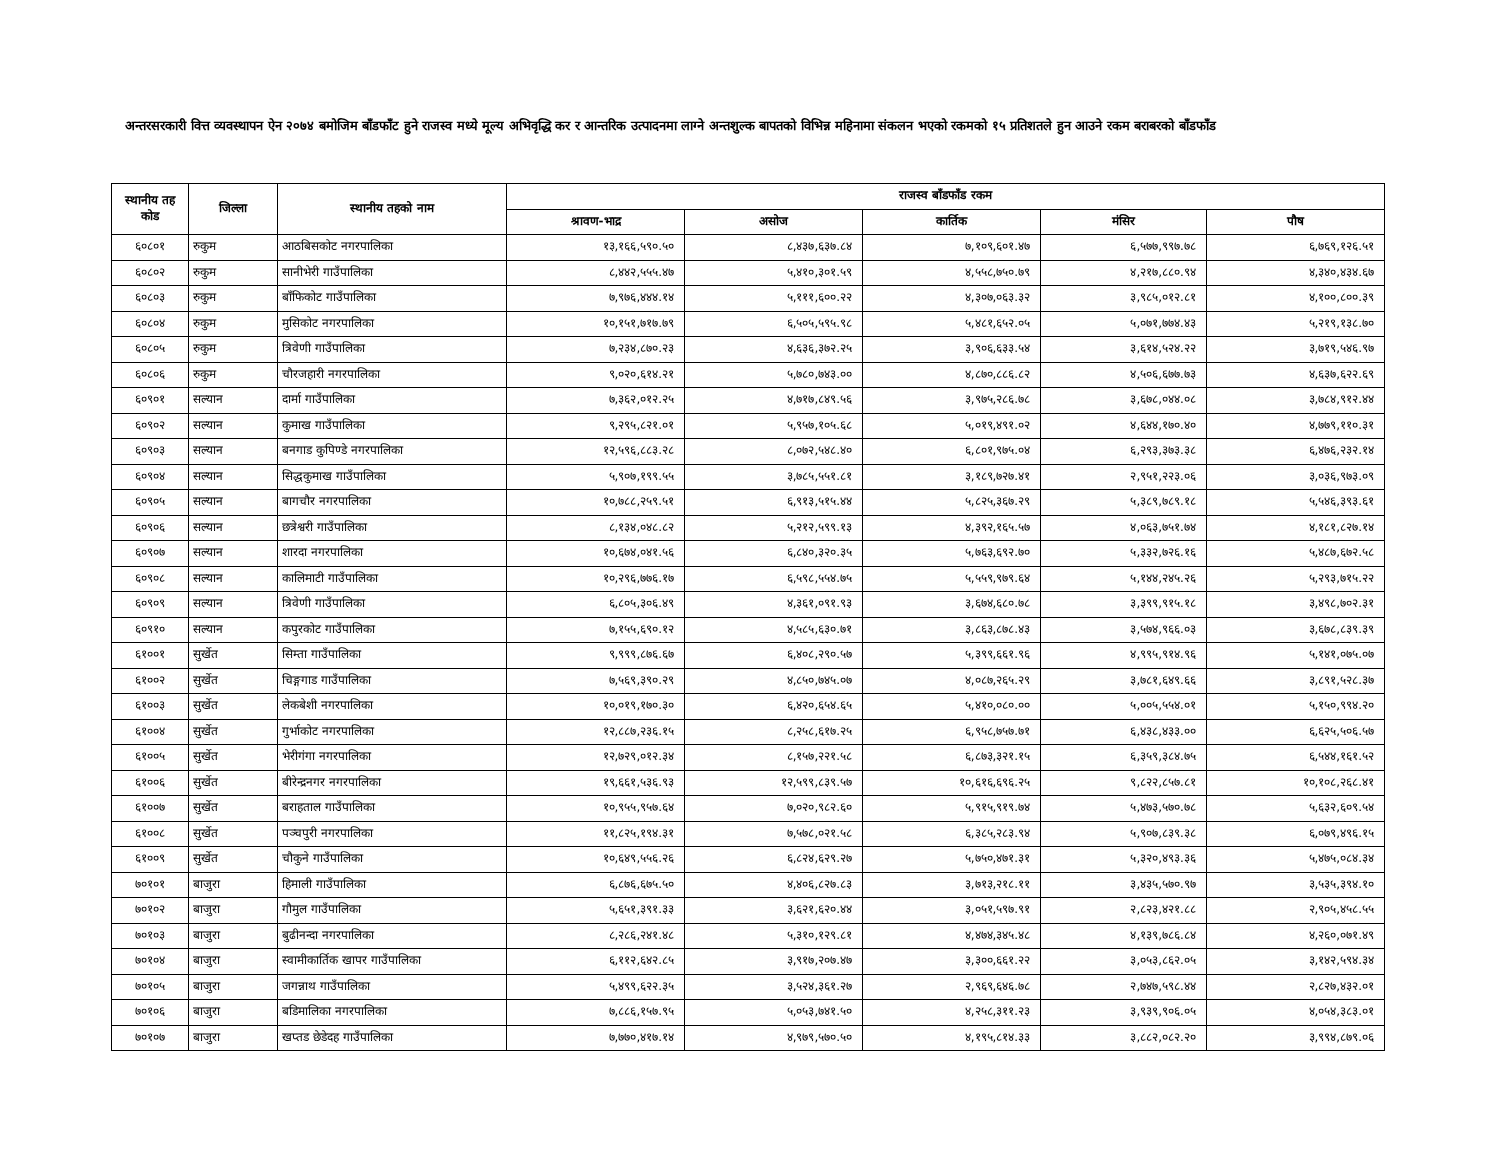अन्तरसरकारी वित्त व्यवस्थापन ऐन २०७४ बमोजिम बाँडफाँट हुने राजस्व मध्ये मूल्य अभिवृद्धि कर र आन्तरिक उत्पादनमा लाग्ने अन्तशुल्क बापतको विभिन्न महिनामा संकलन भएको रकमको १५ प्रतिशतले हुन आउने रकम बराबरको बाँडफाँड
| स्थानीय तह कोड | जिल्ला | स्थानीय तहको नाम | राजस्व बाँडफाँड रकम | | | | |
| --- | --- | --- | --- | --- | --- | --- | --- |
| | | | श्रावण-भाद्र | असोज | कार्तिक | मंसिर | पौष |
| ६०८०१ | रुकुम | आठबिसकोट नगरपालिका | १३,१६६,५९०.५० | ८,४३७,६३७.८४ | ७,१०९,६०१.४७ | ६,५७७,९९७.७८ | ६,७६९,१२६.५१ |
| ६०८०२ | रुकुम | सानीभेरी गाउँपालिका | ८,४४२,५५५.४७ | ५,४१०,३०१.५९ | ४,५५८,७५०.७९ | ४,२१७,८८०.९४ | ४,३४०,४३४.६७ |
| ६०८०३ | रुकुम | बाँफिकोट गाउँपालिका | ७,९७६,४४४.१४ | ५,१११,६००.२२ | ४,३०७,०६३.३२ | ३,९८५,०१२.८१ | ४,१००,८००.३९ |
| ६०८०४ | रुकुम | मुसिकोट नगरपालिका | १०,१५१,७१७.७९ | ६,५०५,५९५.९८ | ५,४८१,६५२.०५ | ५,०७१,७७४.४३ | ५,२१९,१३८.७० |
| ६०८०५ | रुकुम | त्रिवेणी गाउँपालिका | ७,२३४,८७०.२३ | ४,६३६,३७२.२५ | ३,९०६,६३३.५४ | ३,६१४,५२४.२२ | ३,७१९,५४६.९७ |
| ६०८०६ | रुकुम | चौरजहारी नगरपालिका | ९,०२०,६१४.२१ | ५,७८०,७४३.०० | ४,८७०,८८६.८२ | ४,५०६,६७७.७३ | ४,६३७,६२२.६९ |
| ६०९०१ | सल्यान | दार्मा गाउँपालिका | ७,३६२,०१२.२५ | ४,७१७,८४९.५६ | ३,९७५,२८६.७८ | ३,६७८,०४४.०८ | ३,७८४,९१२.४४ |
| ६०९०२ | सल्यान | कुमाख गाउँपालिका | ९,२९५,८२१.०१ | ५,९५७,१०५.६८ | ५,०१९,४९१.०२ | ४,६४४,१७०.४० | ४,७७९,११०.३१ |
| ६०९०३ | सल्यान | बनगाड कुपिण्डे नगरपालिका | १२,५९६,८८३.२८ | ८,०७२,५४८.४० | ६,८०१,९७५.०४ | ६,२९३,३७३.३८ | ६,४७६,२३२.१४ |
| ६०९०४ | सल्यान | सिद्धकुमाख गाउँपालिका | ५,९०७,१९९.५५ | ३,७८५,५५१.८१ | ३,१८९,७२७.४१ | २,९५१,२२३.०६ | ३,०३६,९७३.०९ |
| ६०९०५ | सल्यान | बागचौर नगरपालिका | १०,७८८,२५९.५१ | ६,९१३,५१५.४४ | ५,८२५,३६७.२९ | ५,३८९,७८९.१८ | ५,५४६,३९३.६१ |
| ६०९०६ | सल्यान | छत्रेश्वरी गाउँपालिका | ८,१३४,०४८.८२ | ५,२१२,५९९.१३ | ४,३९२,१६५.५७ | ४,०६३,७५१.७४ | ४,१८१,८२७.१४ |
| ६०९०७ | सल्यान | शारदा नगरपालिका | १०,६७४,०४१.५६ | ६,८४०,३२०.३५ | ५,७६३,६९२.७० | ५,३३२,७२६.१६ | ५,४८७,६७२.५८ |
| ६०९०८ | सल्यान | कालिमाटी गाउँपालिका | १०,२९६,७७६.१७ | ६,५९८,५५४.७५ | ५,५५९,९७९.६४ | ५,१४४,२४५.२६ | ५,२९३,७१५.२२ |
| ६०९०९ | सल्यान | त्रिवेणी गाउँपालिका | ६,८०५,३०६.४९ | ४,३६१,०९१.९३ | ३,६७४,६८०.७८ | ३,३९९,९१५.१८ | ३,४९८,७०२.३१ |
| ६०९१० | सल्यान | कपुरकोट गाउँपालिका | ७,१५५,६९०.१२ | ४,५८५,६३०.७१ | ३,८६३,८७८.४३ | ३,५७४,९६६.०३ | ३,६७८,८३९.३९ |
| ६१००१ | सुर्खेत | सिम्ता गाउँपालिका | ९,९९९,८७६.६७ | ६,४०८,२९०.५७ | ५,३९९,६६१.९६ | ४,९९५,९१४.९६ | ५,१४१,०७५.०७ |
| ६१००२ | सुर्खेत | चिङ्गगाड गाउँपालिका | ७,५६९,३९०.२९ | ४,८५०,७४५.०७ | ४,०८७,२६५.२९ | ३,७८१,६४९.६६ | ३,८९१,५२८.३७ |
| ६१००३ | सुर्खेत | लेकबेशी नगरपालिका | १०,०१९,१७०.३० | ६,४२०,६५४.६५ | ५,४१०,०८०.०० | ५,००५,५५४.०१ | ५,१५०,९९४.२० |
| ६१००४ | सुर्खेत | गुर्भाकोट नगरपालिका | १२,८८७,२३६.१५ | ८,२५८,६१७.२५ | ६,९५८,७५७.७१ | ६,४३८,४३३.०० | ६,६२५,५०६.५७ |
| ६१००५ | सुर्खेत | भेरीगंगा नगरपालिका | १२,७२९,०१२.३४ | ८,१५७,२२१.५८ | ६,८७३,३२१.१५ | ६,३५९,३८४.७५ | ६,५४४,१६१.५२ |
| ६१००६ | सुर्खेत | बीरेन्द्रनगर नगरपालिका | १९,६६१,५३६.९३ | १२,५९९,८३९.५७ | १०,६१६,६९६.२५ | ९,८२२,८५७.८१ | १०,१०८,२६८.४१ |
| ६१००७ | सुर्खेत | बराहताल गाउँपालिका | १०,९५५,९५७.६४ | ७,०२०,९८२.६० | ५,९१५,९१९.७४ | ५,४७३,५७०.७८ | ५,६३२,६०९.५४ |
| ६१००८ | सुर्खेत | पञ्चपुरी नगरपालिका | ११,८२५,१९४.३१ | ७,५७८,०२१.५८ | ६,३८५,२८३.९४ | ५,९०७,८३९.३८ | ६,०७९,४९६.१५ |
| ६१००९ | सुर्खेत | चौकुने गाउँपालिका | १०,६४९,५५६.२६ | ६,८२४,६२९.२७ | ५,७५०,४७१.३१ | ५,३२०,४९३.३६ | ५,४७५,०८४.३४ |
| ७०१०१ | बाजुरा | हिमाली गाउँपालिका | ६,८७६,६७५.५० | ४,४०६,८२७.८३ | ३,७१३,२१८.११ | ३,४३५,५७०.९७ | ३,५३५,३९४.१० |
| ७०१०२ | बाजुरा | गौमुल गाउँपालिका | ५,६५१,३९१.३३ | ३,६२१,६२०.४४ | ३,०५१,५९७.९१ | २,८२३,४२१.८८ | २,९०५,४५८.५५ |
| ७०१०३ | बाजुरा | बुढीनन्दा नगरपालिका | ८,२८६,२४१.४८ | ५,३१०,१२९.८१ | ४,४७४,३४५.४८ | ४,१३९,७८६.८४ | ४,२६०,०७१.४९ |
| ७०१०४ | बाजुरा | स्वामीकार्तिक खापर गाउँपालिका | ६,११२,६४२.८५ | ३,९१७,२०७.४७ | ३,३००,६६१.२२ | ३,०५३,८६२.०५ | ३,१४२,५९४.३४ |
| ७०१०५ | बाजुरा | जगन्नाथ गाउँपालिका | ५,४९९,६२२.३५ | ३,५२४,३६१.२७ | २,९६९,६४६.७८ | २,७४७,५९८.४४ | २,८२७,४३२.०१ |
| ७०१०६ | बाजुरा | बडिमालिका नगरपालिका | ७,८८६,१५७.९५ | ५,०५३,७४१.५० | ४,२५८,३११.२३ | ३,९३९,९०६.०५ | ४,०५४,३८३.०१ |
| ७०१०७ | बाजुरा | खप्तड छेडेदह गाउँपालिका | ७,७७०,४१७.१४ | ४,९७९,५७०.५० | ४,१९५,८१४.३३ | ३,८८२,०८२.२० | ३,९९४,८७९.०६ |